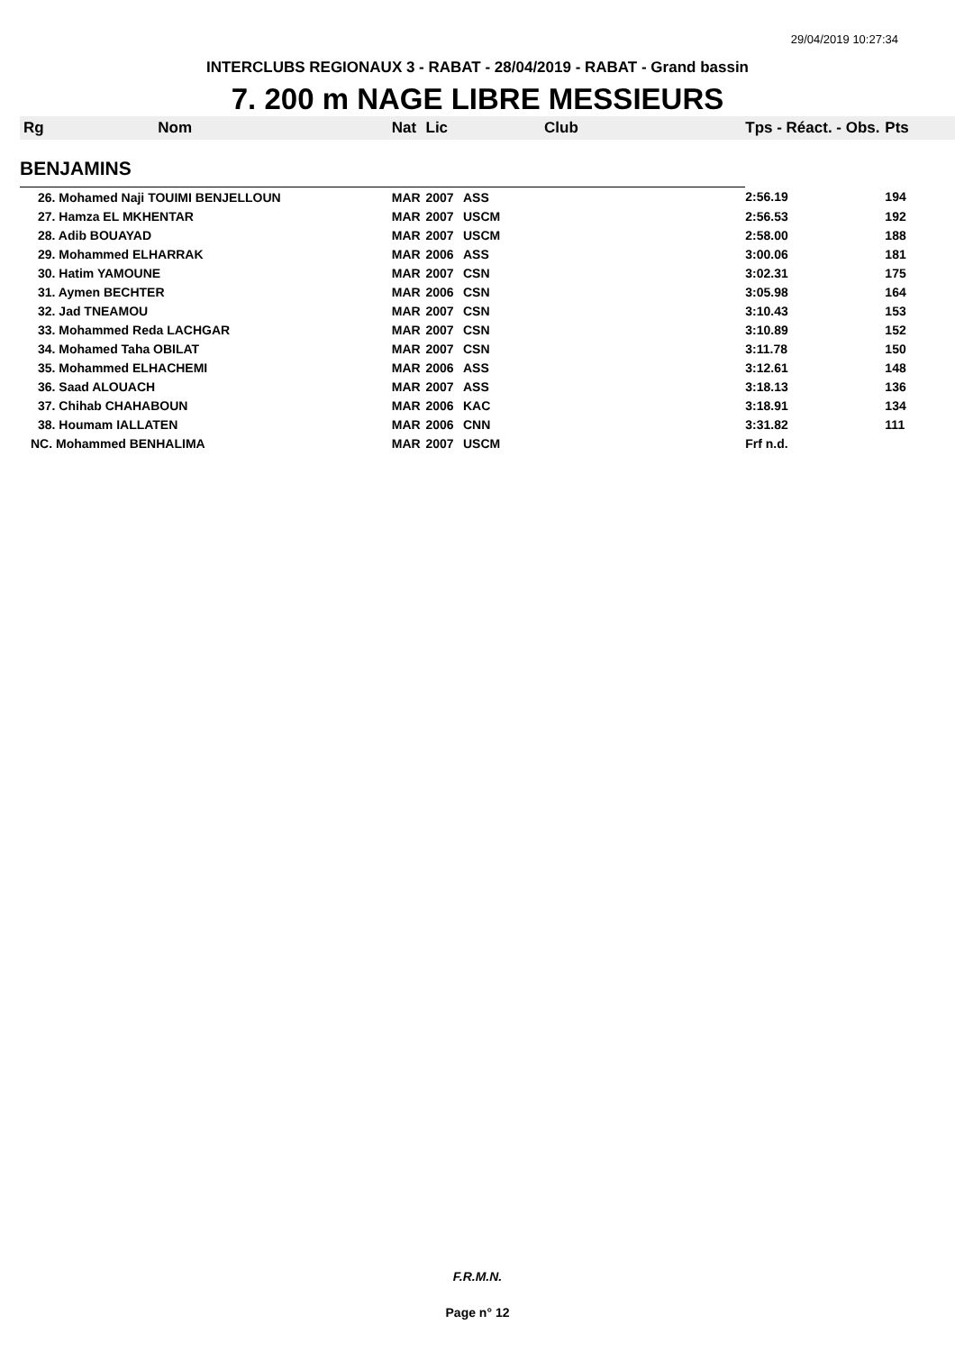29/04/2019 10:27:34
INTERCLUBS REGIONAUX 3 - RABAT - 28/04/2019 - RABAT - Grand bassin
7. 200 m NAGE LIBRE MESSIEURS
| Rg | Nom | Nat | Lic | Club | Tps - Réact. - Obs. | Pts |
| BENJAMINS | | | | | | |
| 26. Mohamed Naji TOUIMI BENJELLOUN | | MAR | 2007 | ASS | 2:56.19 | 194 |
| 27. Hamza EL MKHENTAR | | MAR | 2007 | USCM | 2:56.53 | 192 |
| 28. Adib BOUAYAD | | MAR | 2007 | USCM | 2:58.00 | 188 |
| 29. Mohammed ELHARRAK | | MAR | 2006 | ASS | 3:00.06 | 181 |
| 30. Hatim YAMOUNE | | MAR | 2007 | CSN | 3:02.31 | 175 |
| 31. Aymen BECHTER | | MAR | 2006 | CSN | 3:05.98 | 164 |
| 32. Jad TNEAMOU | | MAR | 2007 | CSN | 3:10.43 | 153 |
| 33. Mohammed Reda LACHGAR | | MAR | 2007 | CSN | 3:10.89 | 152 |
| 34. Mohamed Taha OBILAT | | MAR | 2007 | CSN | 3:11.78 | 150 |
| 35. Mohammed ELHACHEMI | | MAR | 2006 | ASS | 3:12.61 | 148 |
| 36. Saad ALOUACH | | MAR | 2007 | ASS | 3:18.13 | 136 |
| 37. Chihab CHAHABOUN | | MAR | 2006 | KAC | 3:18.91 | 134 |
| 38. Houmam IALLATEN | | MAR | 2006 | CNN | 3:31.82 | 111 |
| NC. Mohammed BENHALIMA | | MAR | 2007 | USCM | Frf n.d. | |
F.R.M.N.
Page n° 12